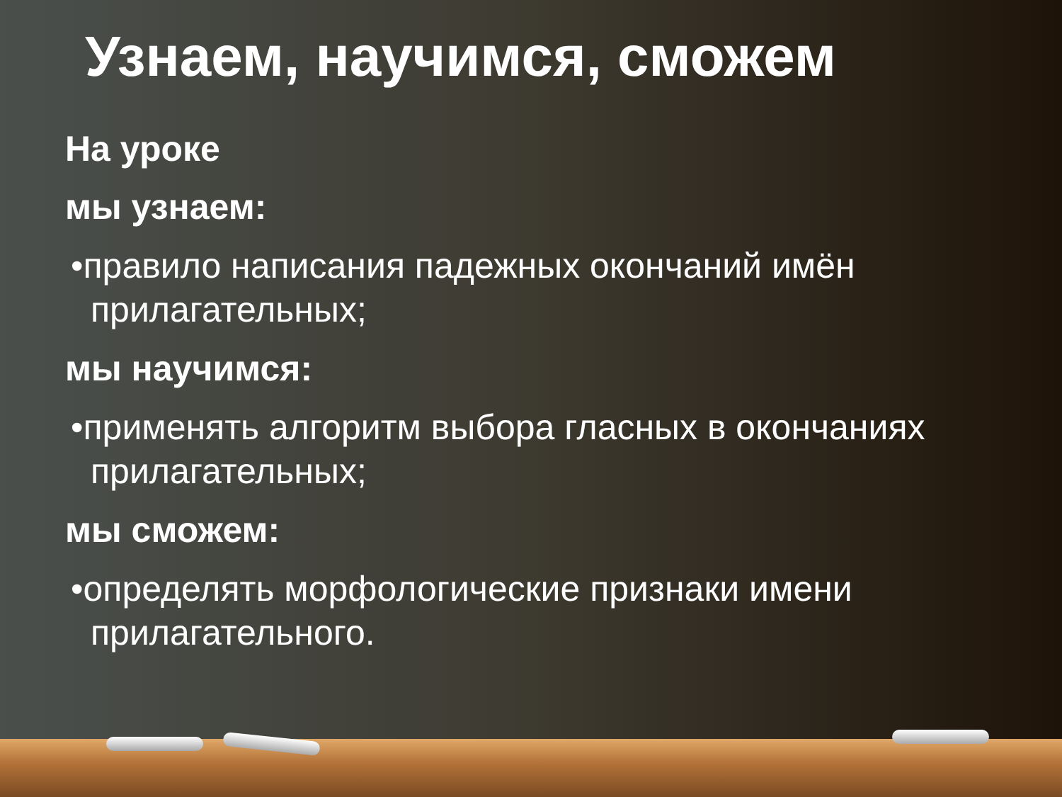Узнаем, научимся, сможем
На уроке
мы узнаем:
•правило написания падежных окончаний имён прилагательных;
мы научимся:
•применять алгоритм выбора гласных в окончаниях прилагательных;
мы сможем:
•определять морфологические признаки имени прилагательного.